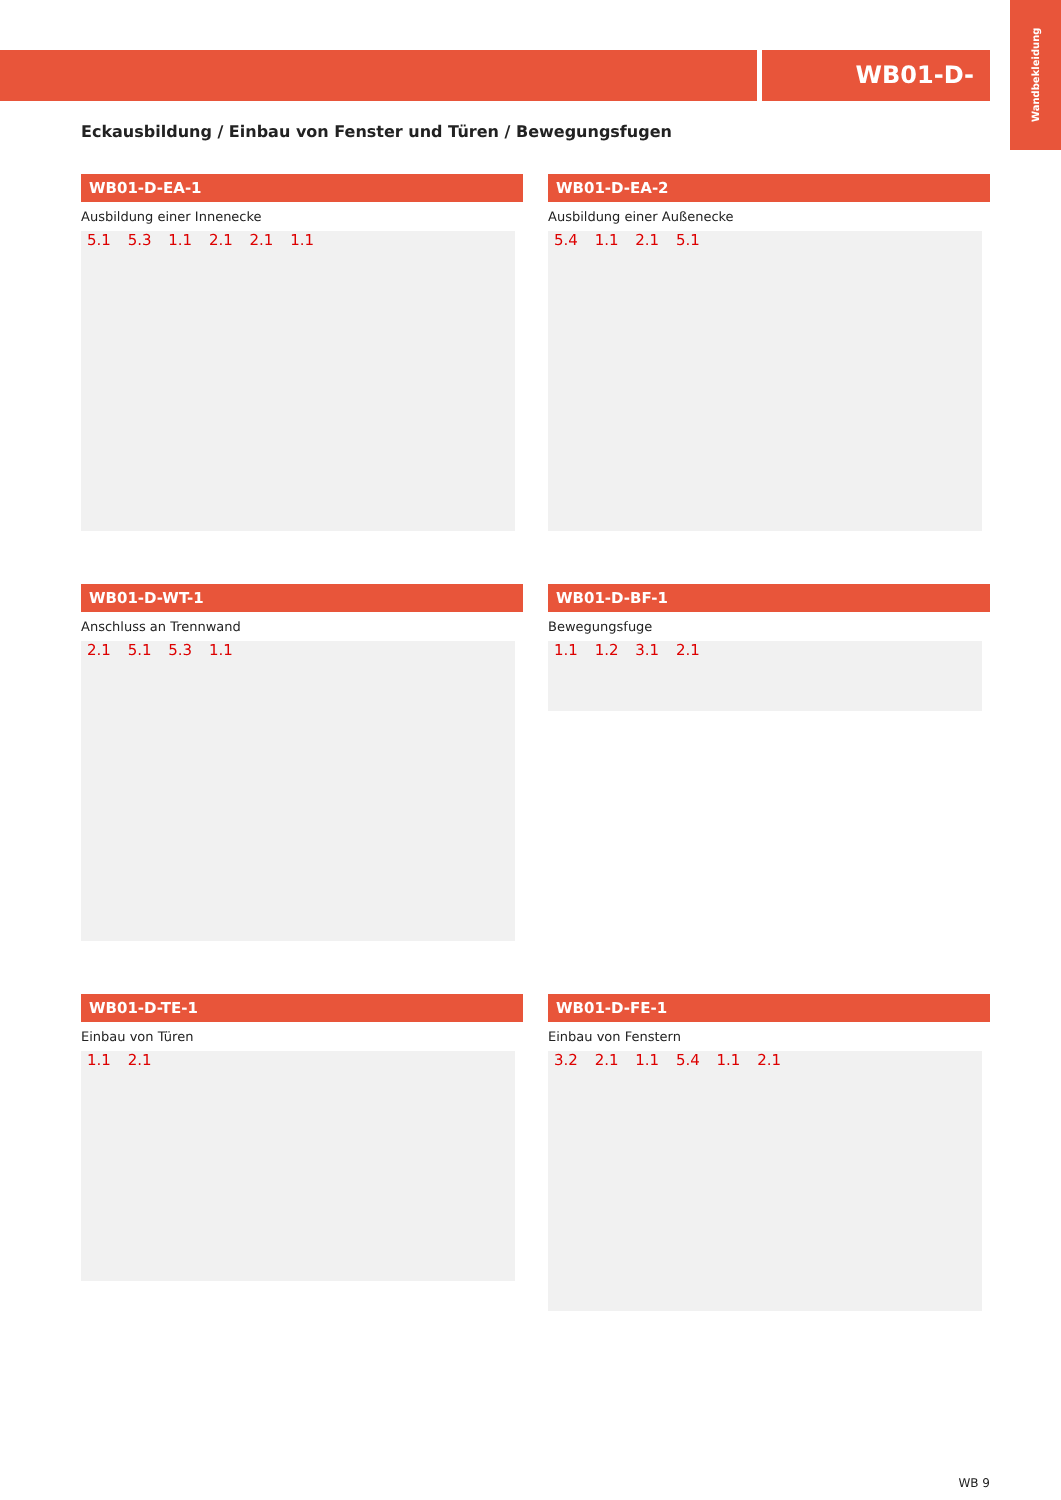WB01-D-
Wandbekleidung
Eckausbildung / Einbau von Fenster und Türen / Bewegungsfugen
WB01-D-EA-1
Ausbildung einer Innenecke
5.1 5.3 1.1 2.1 2.1 1.1
WB01-D-EA-2
Ausbildung einer Außenecke
5.4 1.1 2.1 5.1
WB01-D-WT-1
Anschluss an Trennwand
2.1 5.1 5.3 1.1
WB01-D-BF-1
Bewegungsfuge
1.1 1.2 3.1 2.1
WB01-D-TE-1
Einbau von Türen
1.1 2.1
WB01-D-FE-1
Einbau von Fenstern
3.2 2.1 1.1 5.4 1.1 2.1
WB 9